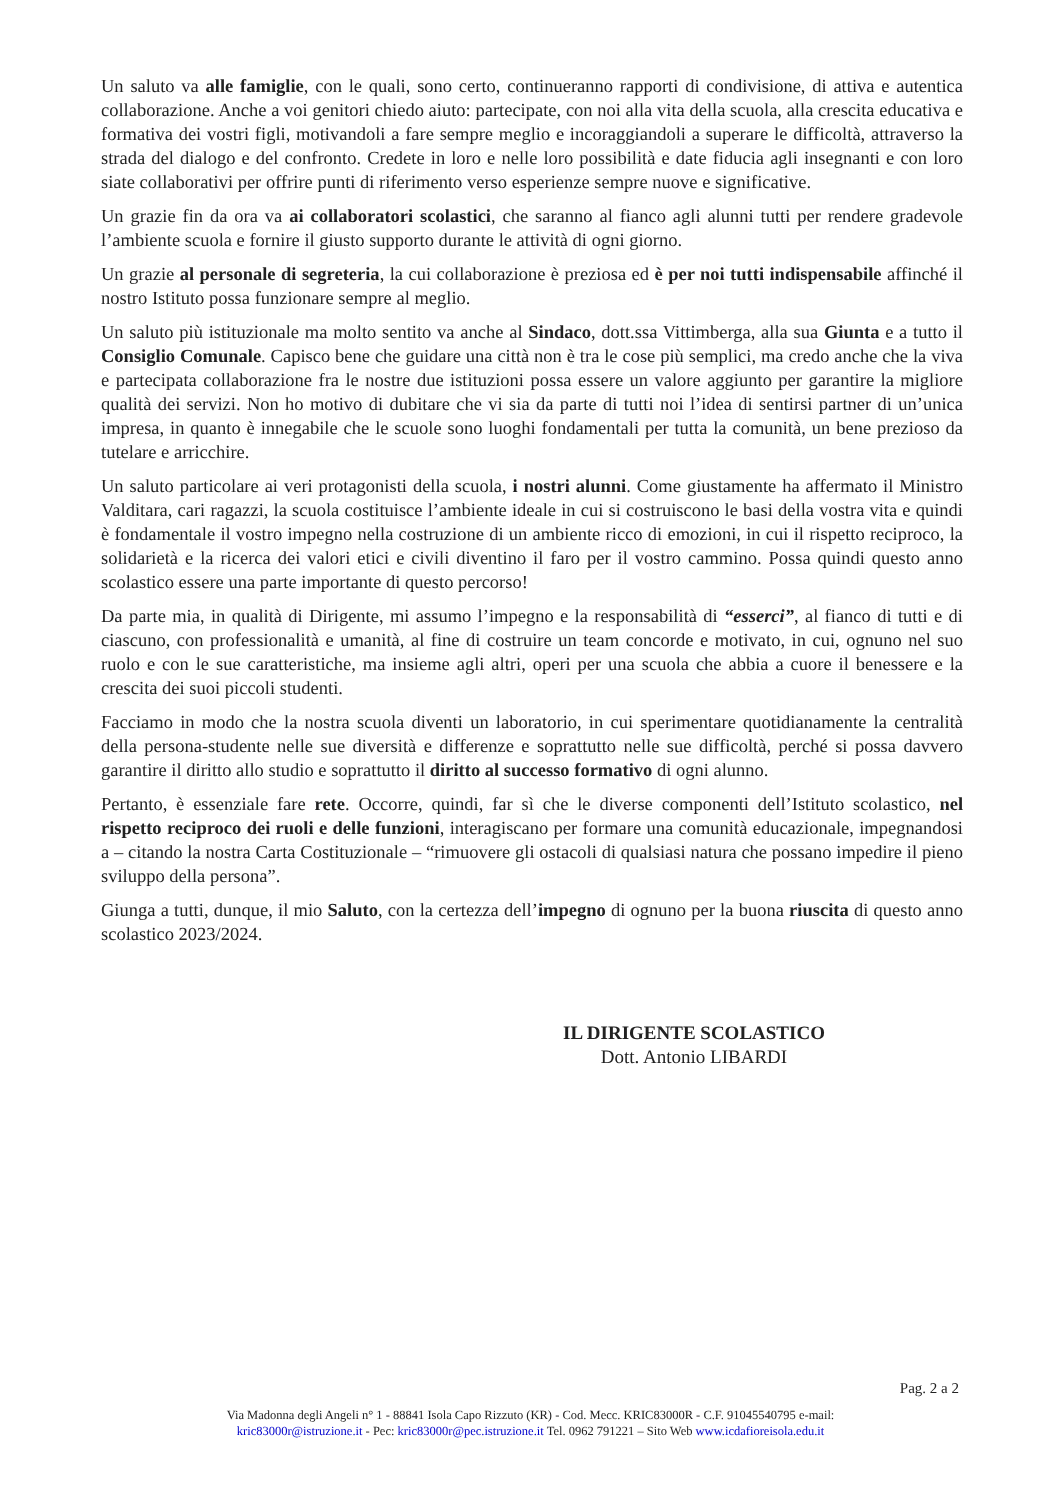Un saluto va alle famiglie, con le quali, sono certo, continueranno rapporti di condivisione, di attiva e autentica collaborazione. Anche a voi genitori chiedo aiuto: partecipate, con noi alla vita della scuola, alla crescita educativa e formativa dei vostri figli, motivandoli a fare sempre meglio e incoraggiandoli a superare le difficoltà, attraverso la strada del dialogo e del confronto. Credete in loro e nelle loro possibilità e date fiducia agli insegnanti e con loro siate collaborativi per offrire punti di riferimento verso esperienze sempre nuove e significative.
Un grazie fin da ora va ai collaboratori scolastici, che saranno al fianco agli alunni tutti per rendere gradevole l’ambiente scuola e fornire il giusto supporto durante le attività di ogni giorno.
Un grazie al personale di segreteria, la cui collaborazione è preziosa ed è per noi tutti indispensabile affinché il nostro Istituto possa funzionare sempre al meglio.
Un saluto più istituzionale ma molto sentito va anche al Sindaco, dott.ssa Vittimberga, alla sua Giunta e a tutto il Consiglio Comunale. Capisco bene che guidare una città non è tra le cose più semplici, ma credo anche che la viva e partecipata collaborazione fra le nostre due istituzioni possa essere un valore aggiunto per garantire la migliore qualità dei servizi. Non ho motivo di dubitare che vi sia da parte di tutti noi l’idea di sentirsi partner di un’unica impresa, in quanto è innegabile che le scuole sono luoghi fondamentali per tutta la comunità, un bene prezioso da tutelare e arricchire.
Un saluto particolare ai veri protagonisti della scuola, i nostri alunni. Come giustamente ha affermato il Ministro Valditara, cari ragazzi, la scuola costituisce l’ambiente ideale in cui si costruiscono le basi della vostra vita e quindi è fondamentale il vostro impegno nella costruzione di un ambiente ricco di emozioni, in cui il rispetto reciproco, la solidarietà e la ricerca dei valori etici e civili diventino il faro per il vostro cammino. Possa quindi questo anno scolastico essere una parte importante di questo percorso!
Da parte mia, in qualità di Dirigente, mi assumo l’impegno e la responsabilità di “esserci”, al fianco di tutti e di ciascuno, con professionalità e umanità, al fine di costruire un team concorde e motivato, in cui, ognuno nel suo ruolo e con le sue caratteristiche, ma insieme agli altri, operi per una scuola che abbia a cuore il benessere e la crescita dei suoi piccoli studenti.
Facciamo in modo che la nostra scuola diventi un laboratorio, in cui sperimentare quotidianamente la centralità della persona-studente nelle sue diversità e differenze e soprattutto nelle sue difficoltà, perché si possa davvero garantire il diritto allo studio e soprattutto il diritto al successo formativo di ogni alunno.
Pertanto, è essenziale fare rete. Occorre, quindi, far sì che le diverse componenti dell’Istituto scolastico, nel rispetto reciproco dei ruoli e delle funzioni, interagiscano per formare una comunità educazionale, impegnandosi a – citando la nostra Carta Costituzionale – “rimuovere gli ostacoli di qualsiasi natura che possano impedire il pieno sviluppo della persona”.
Giunga a tutti, dunque, il mio Saluto, con la certezza dell’impegno di ognuno per la buona riuscita di questo anno scolastico 2023/2024.
IL DIRIGENTE SCOLASTICO
Dott. Antonio LIBARDI
Pag. 2 a 2
Via Madonna degli Angeli n° 1 - 88841 Isola Capo Rizzuto (KR) - Cod. Mecc. KRIC83000R - C.F. 91045540795 e-mail:
kric83000r@istruzione.it - Pec: kric83000r@pec.istruzione.it Tel. 0962 791221 – Sito Web www.icdafioreisola.edu.it